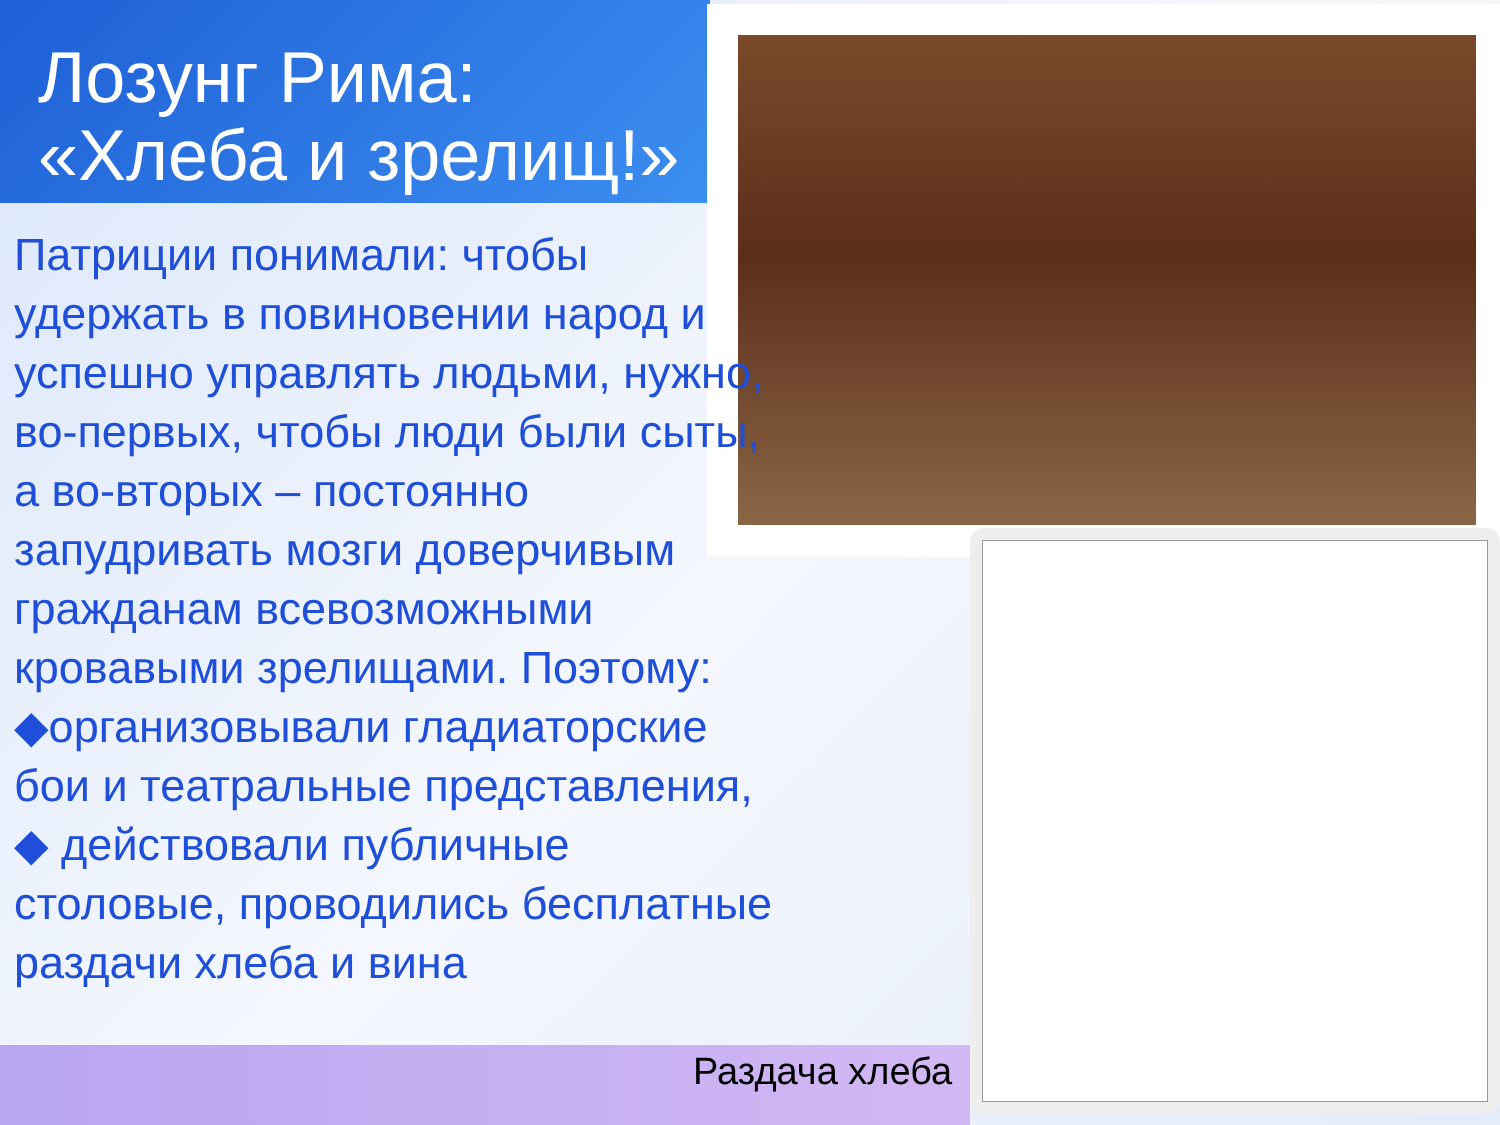Лозунг Рима:
«Хлеба и зрелищ!»
Патриции понимали: чтобы удержать в повиновении народ и успешно управлять людьми, нужно, во-первых, чтобы люди были сыты, а во-вторых – постоянно запудривать мозги доверчивым гражданам всевозможными кровавыми зрелищами. Поэтому:
◆организовывали гладиаторские бои и театральные представления,
◆ действовали публичные столовые, проводились бесплатные раздачи хлеба и вина
Раздача хлеба